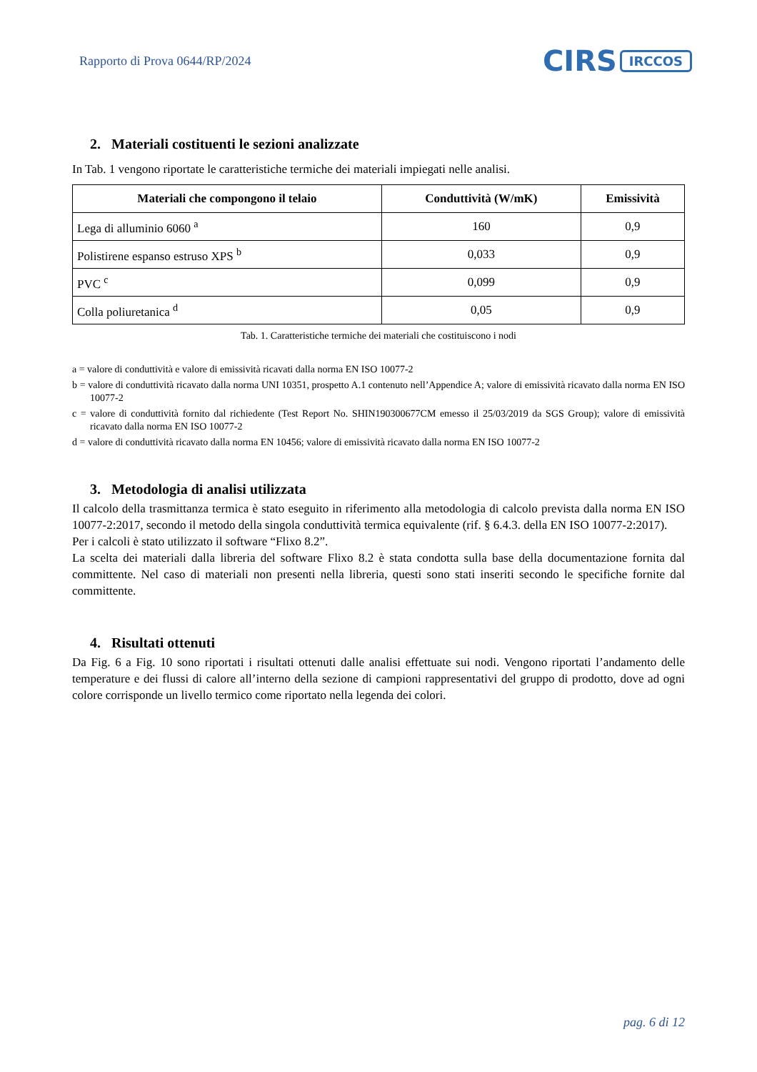Rapporto di Prova 0644/RP/2024
CIRS IRCCOS
2. Materiali costituenti le sezioni analizzate
In Tab. 1 vengono riportate le caratteristiche termiche dei materiali impiegati nelle analisi.
| Materiali che compongono il telaio | Conduttività (W/mK) | Emissività |
| --- | --- | --- |
| Lega di alluminio 6060 <sup>a</sup> | 160 | 0,9 |
| Polistirene espanso estruso XPS <sup>b</sup> | 0,033 | 0,9 |
| PVC <sup>c</sup> | 0,099 | 0,9 |
| Colla poliuretanica <sup>d</sup> | 0,05 | 0,9 |
Tab. 1. Caratteristiche termiche dei materiali che costituiscono i nodi
a = valore di conduttività e valore di emissività ricavati dalla norma EN ISO 10077-2
b = valore di conduttività ricavato dalla norma UNI 10351, prospetto A.1 contenuto nell’Appendice A; valore di emissività ricavato dalla norma EN ISO 10077-2
c = valore di conduttività fornito dal richiedente (Test Report No. SHIN190300677CM emesso il 25/03/2019 da SGS Group); valore di emissività ricavato dalla norma EN ISO 10077-2
d = valore di conduttività ricavato dalla norma EN 10456; valore di emissività ricavato dalla norma EN ISO 10077-2
3. Metodologia di analisi utilizzata
Il calcolo della trasmittanza termica è stato eseguito in riferimento alla metodologia di calcolo prevista dalla norma EN ISO 10077-2:2017, secondo il metodo della singola conduttività termica equivalente (rif. § 6.4.3. della EN ISO 10077-2:2017).
Per i calcoli è stato utilizzato il software “Flixo 8.2”.
La scelta dei materiali dalla libreria del software Flixo 8.2 è stata condotta sulla base della documentazione fornita dal committente. Nel caso di materiali non presenti nella libreria, questi sono stati inseriti secondo le specifiche fornite dal committente.
4. Risultati ottenuti
Da Fig. 6 a Fig. 10 sono riportati i risultati ottenuti dalle analisi effettuate sui nodi. Vengono riportati l’andamento delle temperature e dei flussi di calore all’interno della sezione di campioni rappresentativi del gruppo di prodotto, dove ad ogni colore corrisponde un livello termico come riportato nella legenda dei colori.
pag. 6 di 12